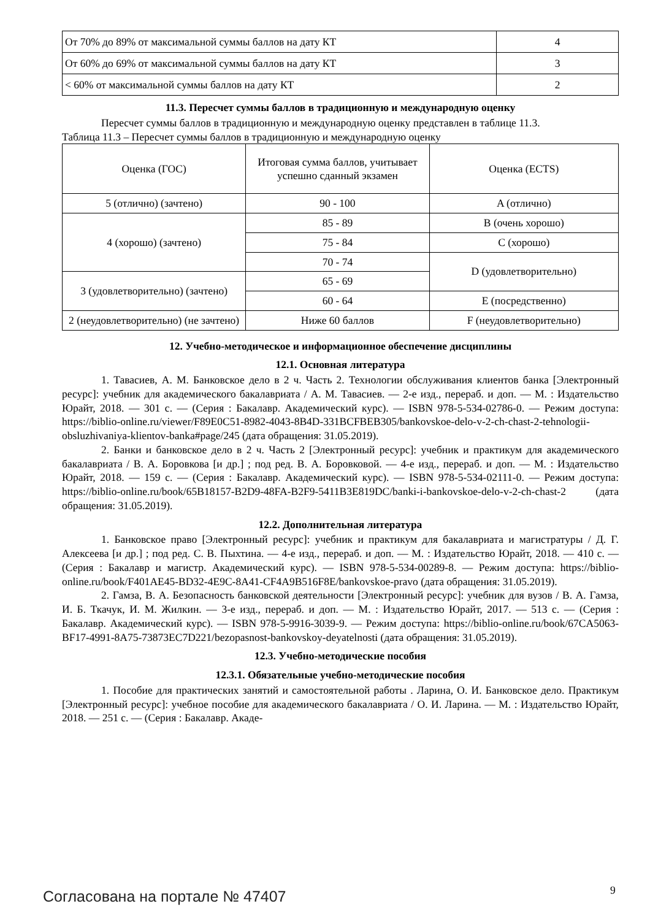| От 70% до 89% от максимальной суммы баллов на дату КТ | 4 |
| От 60% до 69% от максимальной суммы баллов на дату КТ | 3 |
| < 60% от максимальной суммы баллов на дату КТ | 2 |
11.3. Пересчет суммы баллов в традиционную и международную оценку
Пересчет суммы баллов в традиционную и международную оценку представлен в таблице 11.3.
Таблица 11.3 – Пересчет суммы баллов в традиционную и международную оценку
| Оценка (ГОС) | Итоговая сумма баллов, учитывает успешно сданный экзамен | Оценка (ECTS) |
| --- | --- | --- |
| 5 (отлично) (зачтено) | 90 - 100 | A (отлично) |
| 4 (хорошо) (зачтено) | 85 - 89 | B (очень хорошо) |
| | 75 - 84 | C (хорошо) |
| | 70 - 74 | D (удовлетворительно) |
| 3 (удовлетворительно) (зачтено) | 65 - 69 | |
| | 60 - 64 | E (посредственно) |
| 2 (неудовлетворительно) (не зачтено) | Ниже 60 баллов | F (неудовлетворительно) |
12. Учебно-методическое и информационное обеспечение дисциплины
12.1. Основная литература
1. Тавасиев, А. М. Банковское дело в 2 ч. Часть 2. Технологии обслуживания клиентов банка [Электронный ресурс]: учебник для академического бакалавриата / А. М. Тавасиев. — 2-е изд., перераб. и доп. — М. : Издательство Юрайт, 2018. — 301 с. — (Серия : Бакалавр. Академиче­ский курс). — ISBN 978-5-534-02786-0. — Режим доступа: https://biblio-online.ru/viewer/F89E0C51-8982-4043-8B4D-331BCFBEB305/bankovskoe-delo-v-2-ch-chast-2-tehnologii-obsluzhivaniya-klientov-banka#page/245 (дата обращения: 31.05.2019).
2. Банки и банковское дело в 2 ч. Часть 2 [Электронный ресурс]: учебник и практикум для академического бакалавриата / В. А. Боровкова [и др.] ; под ред. В. А. Боровковой. — 4-е изд., перераб. и доп. — М. : Издательство Юрайт, 2018. — 159 с. — (Серия : Бакалавр. Академический курс). — ISBN 978-5-534-02111-0. — Режим доступа: https://biblio-online.ru/book/65B18157-B2D9-48FA-B2F9-5411B3E819DC/banki-i-bankovskoe-delo-v-2-ch-chast-2 (дата обращения: 31.05.2019).
12.2. Дополнительная литература
1. Банковское право [Электронный ресурс]: учебник и практикум для бакалавриата и ма­гистратуры / Д. Г. Алексеева [и др.] ; под ред. С. В. Пыхтина. — 4-е изд., перераб. и доп. — М. : Из­дательство Юрайт, 2018. — 410 с. — (Серия : Бакалавр и магистр. Академический курс). — ISBN 978-5-534-00289-8. — Режим доступа: https://biblio-online.ru/book/F401AE45-BD32-4E9C-8A41-CF4A9B516F8E/bankovskoe-pravo (дата обращения: 31.05.2019).
2. Гамза, В. А. Безопасность банковской деятельности [Электронный ресурс]: учебник для вузов / В. А. Гамза, И. Б. Ткачук, И. М. Жилкин. — 3-е изд., перераб. и доп. — М. : Издательство Юрайт, 2017. — 513 с. — (Серия : Бакалавр. Академический курс). — ISBN 978-5-9916-3039-9. — Режим доступа: https://biblio-online.ru/book/67CA5063-BF17-4991-8A75-73873EC7D221/bezopasnost-bankovskoy-deyatelnosti (дата обращения: 31.05.2019).
12.3. Учебно-методические пособия
12.3.1. Обязательные учебно-методические пособия
1. Пособие для практических занятий и самостоятельной работы . Ларина, О. И. Банковское дело. Практикум [Электронный ресурс]: учебное пособие для академического бака­лавриата / О. И. Ларина. — М. : Издательство Юрайт, 2018. — 251 с. — (Серия : Бакалавр. Акаде-
Согласована на портале № 47407 9